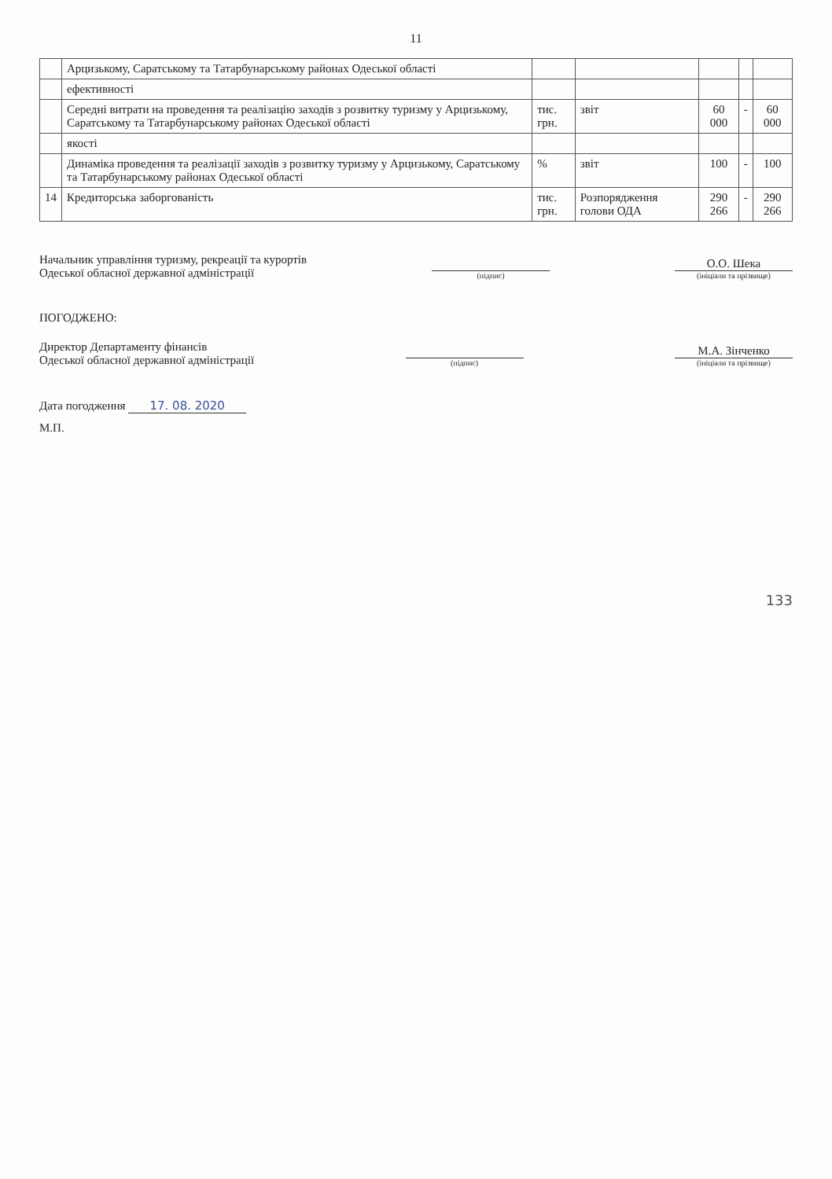11
| | Арцизькому, Саратському та Татарбунарському районах Одеської області | | | | | |
| | ефективності | | | | | |
| | Середні витрати на проведення та реалізацію заходів з розвитку туризму у Арцизькому, Саратському та Татарбунарському районах Одеської області | тис. грн. | звіт | 60 000 | - | 60 000 |
| | якості | | | | | |
| | Динаміка проведення та реалізації заходів з розвитку туризму у Арцизькому, Саратському та Татарбунарському районах Одеської області | % | звіт | 100 | - | 100 |
| 14 | Кредиторська заборгованість | тис. грн. | Розпорядження голови ОДА | 290 266 | - | 290 266 |
Начальник управління туризму, рекреації та курортів
Одеської обласної державної адміністрації
(підпис)
О.О. Шека
(ініціали та прізвище)
ПОГОДЖЕНО:
Директор Департаменту фінансів
Одеської обласної державної адміністрації
(підпис)
М.А. Зінченко
(ініціали та прізвище)
Дата погодження 17. 08. 2020
М.П.
133